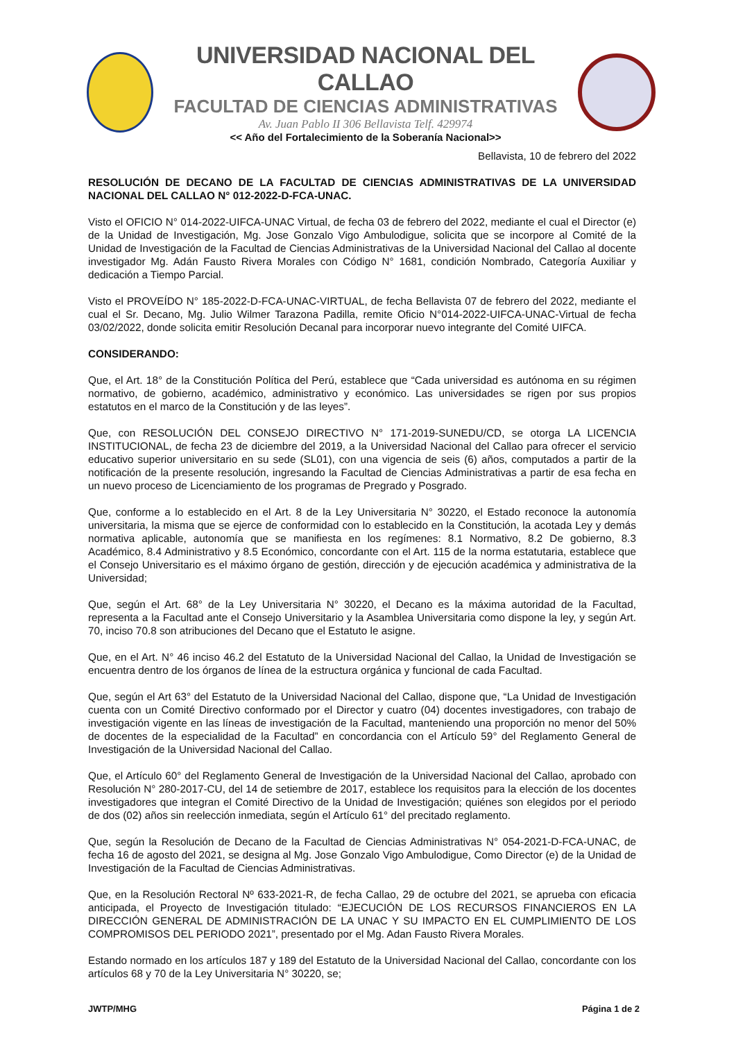UNIVERSIDAD NACIONAL DEL CALLAO
FACULTAD DE CIENCIAS ADMINISTRATIVAS
Av. Juan Pablo II 306 Bellavista Telf. 429974
<< Año del Fortalecimiento de la Soberanía Nacional>>
Bellavista, 10 de febrero del 2022
RESOLUCIÓN DE DECANO DE LA FACULTAD DE CIENCIAS ADMINISTRATIVAS DE LA UNIVERSIDAD NACIONAL DEL CALLAO N° 012-2022-D-FCA-UNAC.
Visto el OFICIO N° 014-2022-UIFCA-UNAC Virtual, de fecha 03 de febrero del 2022, mediante el cual el Director (e) de la Unidad de Investigación, Mg. Jose Gonzalo Vigo Ambulodigue, solicita que se incorpore al Comité de la Unidad de Investigación de la Facultad de Ciencias Administrativas de la Universidad Nacional del Callao al docente investigador Mg. Adán Fausto Rivera Morales con Código N° 1681, condición Nombrado, Categoría Auxiliar y dedicación a Tiempo Parcial.
Visto el PROVEÍDO N° 185-2022-D-FCA-UNAC-VIRTUAL, de fecha Bellavista 07 de febrero del 2022, mediante el cual el Sr. Decano, Mg. Julio Wilmer Tarazona Padilla, remite Oficio N°014-2022-UIFCA-UNAC-Virtual de fecha 03/02/2022, donde solicita emitir Resolución Decanal para incorporar nuevo integrante del Comité UIFCA.
CONSIDERANDO:
Que, el Art. 18° de la Constitución Política del Perú, establece que “Cada universidad es autónoma en su régimen normativo, de gobierno, académico, administrativo y económico. Las universidades se rigen por sus propios estatutos en el marco de la Constitución y de las leyes”.
Que, con RESOLUCIÓN DEL CONSEJO DIRECTIVO N° 171-2019-SUNEDU/CD, se otorga LA LICENCIA INSTITUCIONAL, de fecha 23 de diciembre del 2019, a la Universidad Nacional del Callao para ofrecer el servicio educativo superior universitario en su sede (SL01), con una vigencia de seis (6) años, computados a partir de la notificación de la presente resolución, ingresando la Facultad de Ciencias Administrativas a partir de esa fecha en un nuevo proceso de Licenciamiento de los programas de Pregrado y Posgrado.
Que, conforme a lo establecido en el Art. 8 de la Ley Universitaria N° 30220, el Estado reconoce la autonomía universitaria, la misma que se ejerce de conformidad con lo establecido en la Constitución, la acotada Ley y demás normativa aplicable, autonomía que se manifiesta en los regímenes: 8.1 Normativo, 8.2 De gobierno, 8.3 Académico, 8.4 Administrativo y 8.5 Económico, concordante con el Art. 115 de la norma estatutaria, establece que el Consejo Universitario es el máximo órgano de gestión, dirección y de ejecución académica y administrativa de la Universidad;
Que, según el Art. 68° de la Ley Universitaria N° 30220, el Decano es la máxima autoridad de la Facultad, representa a la Facultad ante el Consejo Universitario y la Asamblea Universitaria como dispone la ley, y según Art. 70, inciso 70.8 son atribuciones del Decano que el Estatuto le asigne.
Que, en el Art. N° 46 inciso 46.2 del Estatuto de la Universidad Nacional del Callao, la Unidad de Investigación se encuentra dentro de los órganos de línea de la estructura orgánica y funcional de cada Facultad.
Que, según el Art 63° del Estatuto de la Universidad Nacional del Callao, dispone que, “La Unidad de Investigación cuenta con un Comité Directivo conformado por el Director y cuatro (04) docentes investigadores, con trabajo de investigación vigente en las líneas de investigación de la Facultad, manteniendo una proporción no menor del 50% de docentes de la especialidad de la Facultad” en concordancia con el Artículo 59° del Reglamento General de Investigación de la Universidad Nacional del Callao.
Que, el Artículo 60° del Reglamento General de Investigación de la Universidad Nacional del Callao, aprobado con Resolución N° 280-2017-CU, del 14 de setiembre de 2017, establece los requisitos para la elección de los docentes investigadores que integran el Comité Directivo de la Unidad de Investigación; quiénes son elegidos por el periodo de dos (02) años sin reelección inmediata, según el Artículo 61° del precitado reglamento.
Que, según la Resolución de Decano de la Facultad de Ciencias Administrativas N° 054-2021-D-FCA-UNAC, de fecha 16 de agosto del 2021, se designa al Mg. Jose Gonzalo Vigo Ambulodigue, Como Director (e) de la Unidad de Investigación de la Facultad de Ciencias Administrativas.
Que, en la Resolución Rectoral Nº 633-2021-R, de fecha Callao, 29 de octubre del 2021, se aprueba con eficacia anticipada, el Proyecto de Investigación titulado: “EJECUCIÓN DE LOS RECURSOS FINANCIEROS EN LA DIRECCIÓN GENERAL DE ADMINISTRACIÓN DE LA UNAC Y SU IMPACTO EN EL CUMPLIMIENTO DE LOS COMPROMISOS DEL PERIODO 2021”, presentado por el Mg. Adan Fausto Rivera Morales.
Estando normado en los artículos 187 y 189 del Estatuto de la Universidad Nacional del Callao, concordante con los artículos 68 y 70 de la Ley Universitaria N° 30220, se;
JWTP/MHG Página 1 de 2